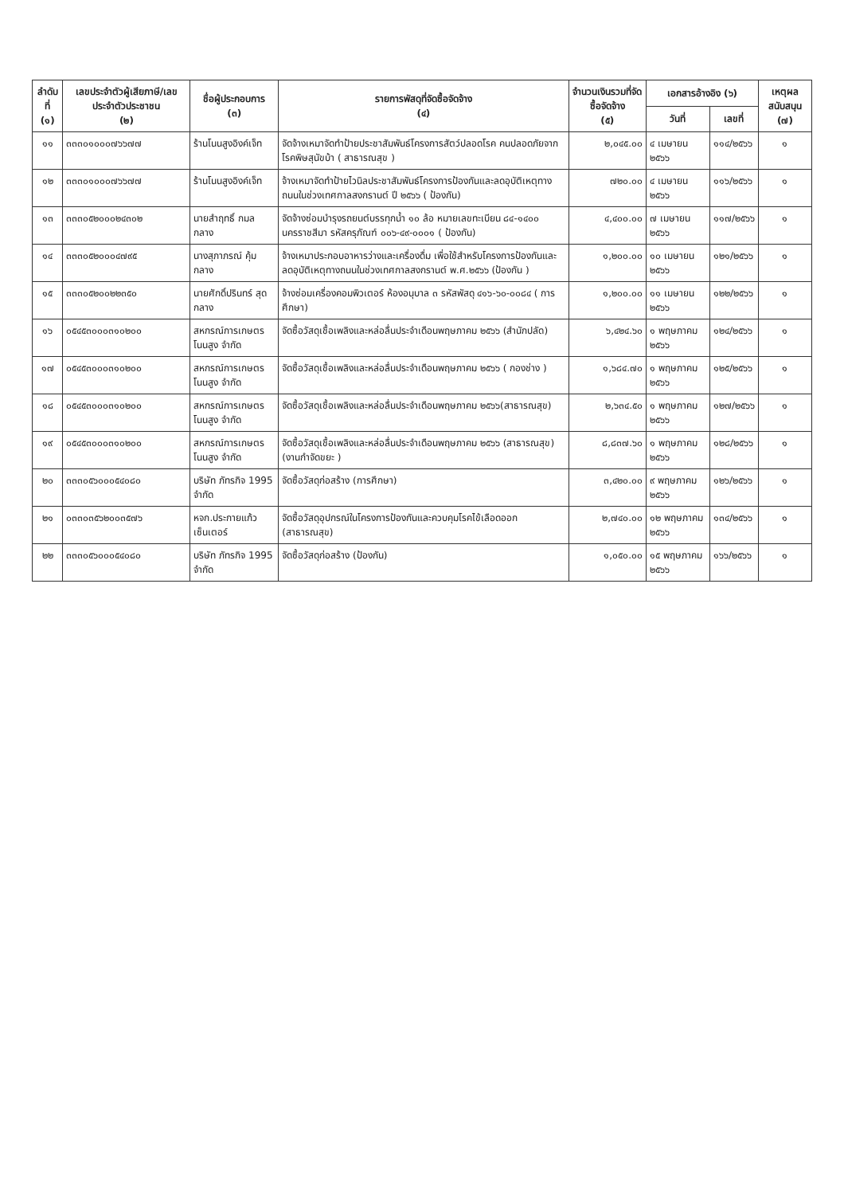| ลำดับที่ (๑) | เลขประจำตัวผู้เสียภาษี/เลขประจำตัวประชาชน (๒) | ชื่อผู้ประกอบการ (๓) | รายการพัสดุที่จัดซื้อจัดจ้าง (๔) | จำนวนเงินรวมที่จัดซื้อจัดจ้าง (๕) | เอกสารอ้างอิง (๖) | | เหตุผลสนับสนุน (๗) |
| --- | --- | --- | --- | --- | --- | --- | --- |
| | | | | | วันที่ | เลขที่ | |
| ๑๑ | ๓๓๓๐๑๐๐๐๗๖๖๗๗ | ร้านโนนสูงอิงค์เจ็ท | จัดจ้างเหมาจัดทำป้ายประชาสัมพันธ์โครงการสัตว์ปลอดโรค คนปลอดภัยจากโรคพิษสุนัขบ้า ( สาธารณสุข ) | ๒,๐๔๕.๐๐ | ๔ เมษายน ๒๕๖๖ | ๑๑๔/๒๕๖๖ | ๑ |
| ๑๒ | ๓๓๓๐๑๐๐๐๗๖๖๗๗ | ร้านโนนสูงอิงค์เจ็ท | จ้างเหมาจัดทำป้ายไวนิลประชาสัมพันธ์โครงการป้องกันและลดอุบัติเหตุทางถนนในช่วงเทศกาลสงกรานต์ ปี ๒๕๖๖ ( ป้องกัน) | ๗๒๐.๐๐ | ๔ เมษายน ๒๕๖๖ | ๑๑๖/๒๕๖๖ | ๑ |
| ๑๓ | ๓๓๓๐๕๒๐๐๐๒๔๓๐๒ | นายสำฤทธิ์ กมลกลาง | จัดจ้างซ่อมบำรุงรถยนต์บรรทุกน้ำ ๑๐ ล้อ หมายเลขทะเบียน ๘๔-๑๔๐๐ นครราชสีมา รหัสครุภัณฑ์ ๐๐๖-๔๙-๐๐๐๑ ( ป้องกัน) | ๔,๔๐๐.๐๐ | ๗ เมษายน ๒๕๖๖ | ๑๑๗/๒๕๖๖ | ๑ |
| ๑๔ | ๓๓๓๐๕๒๐๐๐๔๗๙๕ | นางสุภาภรณ์ คุ้มกลาง | จ้างเหมาประกอบอาหารว่างและเครื่องดื่ม เพื่อใช้สำหรับโครงการป้องกันและลดอุบัติเหตุทางถนนในช่วงเทศกาลสงกรานต์ พ.ศ.๒๕๖๖ (ป้องกัน ) | ๑,๒๐๐.๐๐ | ๑๐ เมษายน ๒๕๖๖ | ๑๒๑/๒๕๖๖ | ๑ |
| ๑๕ | ๓๓๓๐๕๒๐๐๒๒๓๕๐ | นายศักดิ์ปรินทร์ สุดกลาง | จ้างซ่อมเครื่องคอมพิวเตอร์ ห้องอนุบาล ๓ รหัสพัสดุ ๔๑๖-๖๐-๐๐๘๔ ( การศึกษา) | ๑,๒๐๐.๐๐ | ๑๑ เมษายน ๒๕๖๖ | ๑๒๒/๒๕๖๖ | ๑ |
| ๑๖ | ๐๕๔๕๓๐๐๐๓๑๐๒๐๐ | สหกรณ์การเกษตรโนนสูง จำกัด | จัดซื้อวัสดุเชื้อเพลิงและหล่อลื่นประจำเดือนพฤษภาคม ๒๕๖๖ (สำนักปลัด) | ๖,๔๒๔.๖๐ | ๑ พฤษภาคม ๒๕๖๖ | ๑๒๔/๒๕๖๖ | ๑ |
| ๑๗ | ๐๕๔๕๓๐๐๐๓๑๐๒๐๐ | สหกรณ์การเกษตรโนนสูง จำกัด | จัดซื้อวัสดุเชื้อเพลิงและหล่อลื่นประจำเดือนพฤษภาคม ๒๕๖๖ ( กองช่าง ) | ๑,๖๘๔.๗๐ | ๑ พฤษภาคม ๒๕๖๖ | ๑๒๕/๒๕๖๖ | ๑ |
| ๑๘ | ๐๕๔๕๓๐๐๐๓๑๐๒๐๐ | สหกรณ์การเกษตรโนนสูง จำกัด | จัดซื้อวัสดุเชื้อเพลิงและหล่อลื่นประจำเดือนพฤษภาคม ๒๕๖๖(สาธารณสุข) | ๒,๖๓๔.๕๐ | ๑ พฤษภาคม ๒๕๖๖ | ๑๒๗/๒๕๖๖ | ๑ |
| ๑๙ | ๐๕๔๕๓๐๐๐๓๑๐๒๐๐ | สหกรณ์การเกษตรโนนสูง จำกัด | จัดซื้อวัสดุเชื้อเพลิงและหล่อลื่นประจำเดือนพฤษภาคม ๒๕๖๖ (สาธารณสุข) (งานกำจัดขยะ ) | ๘,๘๓๗.๖๐ | ๑ พฤษภาคม ๒๕๖๖ | ๑๒๘/๒๕๖๖ | ๑ |
| ๒๐ | ๓๓๓๐๕๖๐๐๐๕๔๐๘๐ | บริษัท ภัทรกิจ 1995 จำกัด | จัดซื้อวัสดุก่อสร้าง (การศึกษา) | ๓,๔๒๐.๐๐ | ๙ พฤษภาคม ๒๕๖๖ | ๑๒๖/๒๕๖๖ | ๑ |
| ๒๑ | ๐๓๓๐๓๕๖๒๐๐๓๕๗๖ | หจก.ประกายแก้ว เซ็นเตอร์ | จัดซื้อวัสดุอุปกรณ์ในโครงการป้องกันและควบคุมโรคไข้เลือดออก (สาธารณสุข) | ๒,๗๔๐.๐๐ | ๑๒ พฤษภาคม ๒๕๖๖ | ๑๓๔/๒๕๖๖ | ๑ |
| ๒๒ | ๓๓๓๐๕๖๐๐๐๕๔๐๘๐ | บริษัท ภัทรกิจ 1995 จำกัด | จัดซื้อวัสดุก่อสร้าง (ป้องกัน) | ๑,๐๕๐.๐๐ | ๑๕ พฤษภาคม ๒๕๖๖ | ๑๖๖/๒๕๖๖ | ๑ |